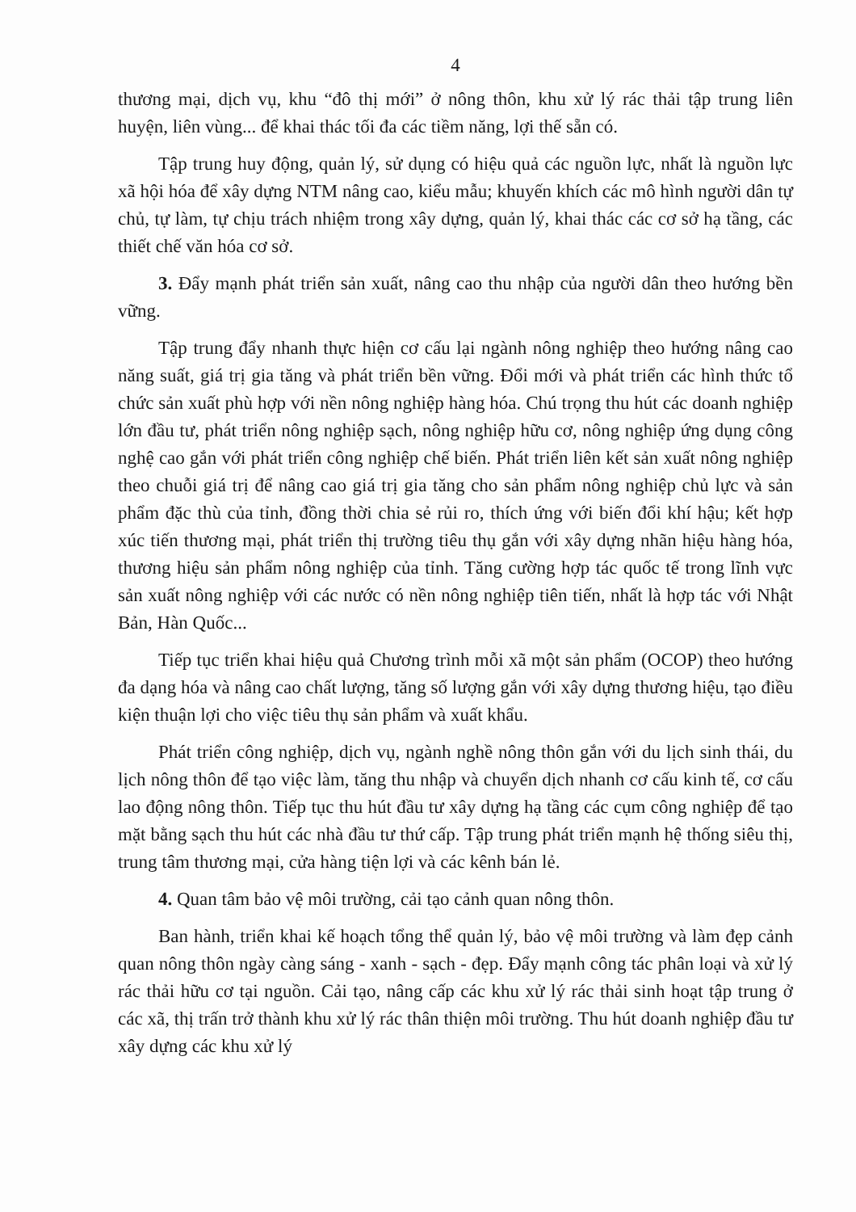4
thương mại, dịch vụ, khu “đô thị mới” ở nông thôn, khu xử lý rác thải tập trung liên huyện, liên vùng... để khai thác tối đa các tiềm năng, lợi thế sẵn có.
Tập trung huy động, quản lý, sử dụng có hiệu quả các nguồn lực, nhất là nguồn lực xã hội hóa để xây dựng NTM nâng cao, kiểu mẫu; khuyến khích các mô hình người dân tự chủ, tự làm, tự chịu trách nhiệm trong xây dựng, quản lý, khai thác các cơ sở hạ tầng, các thiết chế văn hóa cơ sở.
3. Đẩy mạnh phát triển sản xuất, nâng cao thu nhập của người dân theo hướng bền vững.
Tập trung đẩy nhanh thực hiện cơ cấu lại ngành nông nghiệp theo hướng nâng cao năng suất, giá trị gia tăng và phát triển bền vững. Đổi mới và phát triển các hình thức tổ chức sản xuất phù hợp với nền nông nghiệp hàng hóa. Chú trọng thu hút các doanh nghiệp lớn đầu tư, phát triển nông nghiệp sạch, nông nghiệp hữu cơ, nông nghiệp ứng dụng công nghệ cao gắn với phát triển công nghiệp chế biến. Phát triển liên kết sản xuất nông nghiệp theo chuỗi giá trị để nâng cao giá trị gia tăng cho sản phẩm nông nghiệp chủ lực và sản phẩm đặc thù của tỉnh, đồng thời chia sẻ rủi ro, thích ứng với biến đổi khí hậu; kết hợp xúc tiến thương mại, phát triển thị trường tiêu thụ gắn với xây dựng nhãn hiệu hàng hóa, thương hiệu sản phẩm nông nghiệp của tỉnh. Tăng cường hợp tác quốc tế trong lĩnh vực sản xuất nông nghiệp với các nước có nền nông nghiệp tiên tiến, nhất là hợp tác với Nhật Bản, Hàn Quốc...
Tiếp tục triển khai hiệu quả Chương trình mỗi xã một sản phẩm (OCOP) theo hướng đa dạng hóa và nâng cao chất lượng, tăng số lượng gắn với xây dựng thương hiệu, tạo điều kiện thuận lợi cho việc tiêu thụ sản phẩm và xuất khẩu.
Phát triển công nghiệp, dịch vụ, ngành nghề nông thôn gắn với du lịch sinh thái, du lịch nông thôn để tạo việc làm, tăng thu nhập và chuyển dịch nhanh cơ cấu kinh tế, cơ cấu lao động nông thôn. Tiếp tục thu hút đầu tư xây dựng hạ tầng các cụm công nghiệp để tạo mặt bằng sạch thu hút các nhà đầu tư thứ cấp. Tập trung phát triển mạnh hệ thống siêu thị, trung tâm thương mại, cửa hàng tiện lợi và các kênh bán lẻ.
4. Quan tâm bảo vệ môi trường, cải tạo cảnh quan nông thôn.
Ban hành, triển khai kế hoạch tổng thể quản lý, bảo vệ môi trường và làm đẹp cảnh quan nông thôn ngày càng sáng - xanh - sạch - đẹp. Đẩy mạnh công tác phân loại và xử lý rác thải hữu cơ tại nguồn. Cải tạo, nâng cấp các khu xử lý rác thải sinh hoạt tập trung ở các xã, thị trấn trở thành khu xử lý rác thân thiện môi trường. Thu hút doanh nghiệp đầu tư xây dựng các khu xử lý